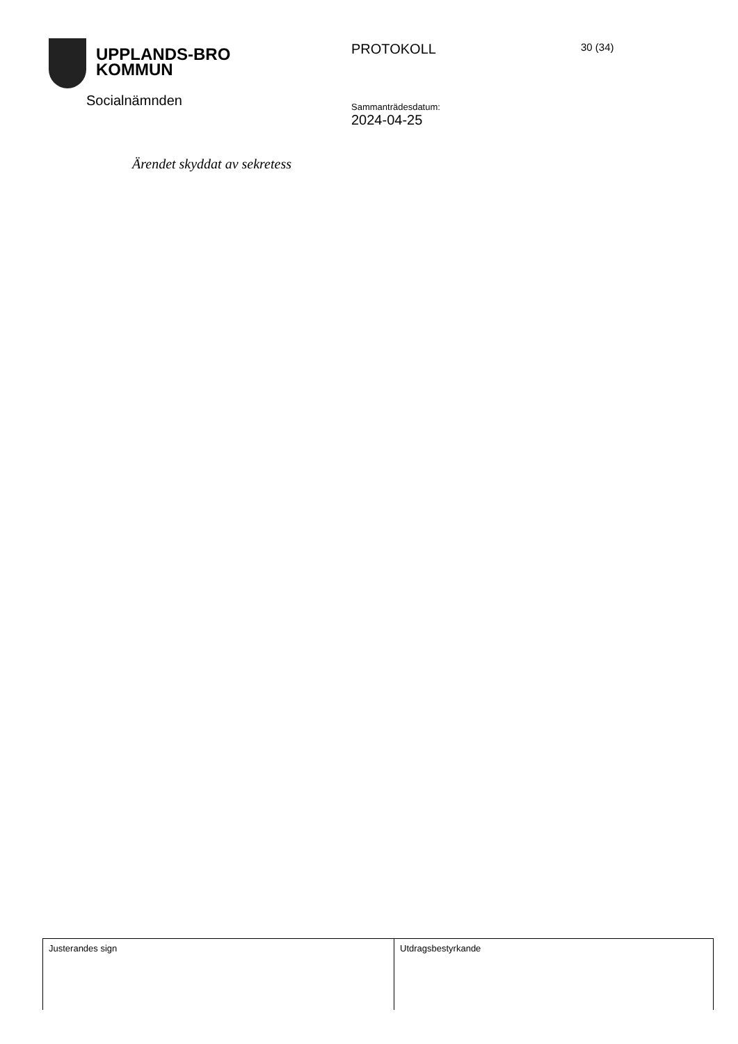UPPLANDS-BRO
KOMMUN
Socialnämnden
PROTOKOLL
Sammanträdesdatum:
2024-04-25
30 (34)
Ärendet skyddat av sekretess
| Justerandes sign | Utdragsbestyrkande |